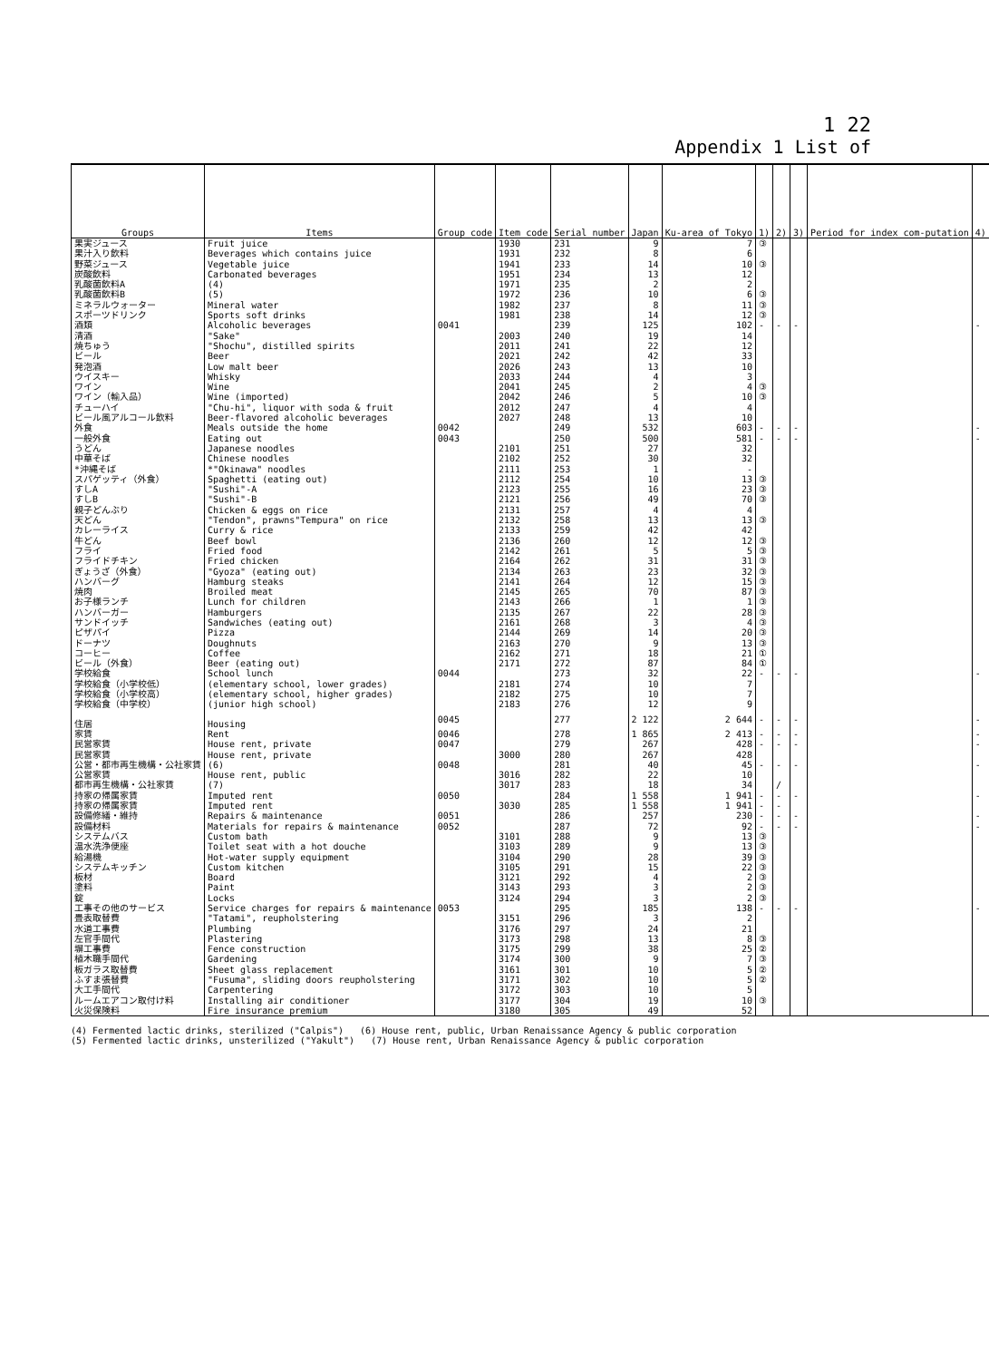1 22
Appendix 1 List of
| Groups | Items | Group code | Item code | Serial number | Japan | Ku-area of Tokyo | 1) | 2) | 3) | Period for index com-putation | 4) |
| --- | --- | --- | --- | --- | --- | --- | --- | --- | --- | --- | --- |
| 果実ジュース | Fruit juice | | 1930 | 231 | 9 | 7 | ③ | | | | |
| 果汁入り飲料 | Beverages which contains juice | | 1931 | 232 | 8 | 6 | | | | | |
| 野菜ジュース | Vegetable juice | | 1941 | 233 | 14 | 10 | ③ | | | | |
| 炭酸飲料 | Carbonated beverages | | 1951 | 234 | 13 | 12 | | | | | |
| 乳酸菌飲料A | (4) | | 1971 | 235 | 2 | 2 | | | | | |
| 乳酸菌飲料B | (5) | | 1972 | 236 | 10 | 6 | ③ | | | | |
| ミネラルウォーター | Mineral water | | 1982 | 237 | 8 | 11 | ③ | | | | |
| スポーツドリンク | Sports soft drinks | | 1981 | 238 | 14 | 12 | ③ | | | | |
| 酒類 | Alcoholic beverages | 0041 | | 239 | 125 | 102 | - | - | - | | - |
| 清酒 | "Sake" | | 2003 | 240 | 19 | 14 | | | | | |
| 焼ちゅう | "Shochu", distilled spirits | | 2011 | 241 | 22 | 12 | | | | | |
| ビール | Beer | | 2021 | 242 | 42 | 33 | | | | | |
| 発泡酒 | Low malt beer | | 2026 | 243 | 13 | 10 | | | | | |
| ウイスキー | Whisky | | 2033 | 244 | 4 | 3 | | | | | |
| ワイン | Wine | | 2041 | 245 | 2 | 4 | ③ | | | | |
| ワイン（輸入品） | Wine (imported) | | 2042 | 246 | 5 | 10 | ③ | | | | |
| チューハイ | "Chu-hi", liquor with soda & fruit | | 2012 | 247 | 4 | 4 | | | | | |
| ビール風アルコール飲料 | Beer-flavored alcoholic beverages | | 2027 | 248 | 13 | 10 | | | | | |
| 外食 | Meals outside the home | 0042 | | 249 | 532 | 603 | - | - | - | | - |
| 一般外食 | Eating out | 0043 | | 250 | 500 | 581 | - | - | - | | - |
| うどん | Japanese noodles | | 2101 | 251 | 27 | 32 | | | | | |
| 中華そば | Chinese noodles | | 2102 | 252 | 30 | 32 | | | | | |
| *沖縄そば | *"Okinawa" noodles | | 2111 | 253 | 1 | - | | | | | |
| スパゲッティ（外食） | Spaghetti (eating out) | | 2112 | 254 | 10 | 13 | ③ | | | | |
| すしA | "Sushi"-A | | 2123 | 255 | 16 | 23 | ③ | | | | |
| すしB | "Sushi"-B | | 2121 | 256 | 49 | 70 | ③ | | | | |
| 親子どんぶり | Chicken & eggs on rice | | 2131 | 257 | 4 | 4 | | | | | |
| 天どん | "Tendon", prawns"Tempura" on rice | | 2132 | 258 | 13 | 13 | ③ | | | | |
| カレーライス | Curry & rice | | 2133 | 259 | 42 | 42 | | | | | |
| 牛どん | Beef bowl | | 2136 | 260 | 12 | 12 | ③ | | | | |
| フライ | Fried food | | 2142 | 261 | 5 | 5 | ③ | | | | |
| フライドチキン | Fried chicken | | 2164 | 262 | 31 | 31 | ③ | | | | |
| ぎょうざ（外食） | "Gyoza" (eating out) | | 2134 | 263 | 23 | 32 | ③ | | | | |
| ハンバーグ | Hamburg steaks | | 2141 | 264 | 12 | 15 | ③ | | | | |
| 焼肉 | Broiled meat | | 2145 | 265 | 70 | 87 | ③ | | | | |
| お子様ランチ | Lunch for children | | 2143 | 266 | 1 | 1 | ③ | | | | |
| ハンバーガー | Hamburgers | | 2135 | 267 | 22 | 28 | ③ | | | | |
| サンドイッチ | Sandwiches (eating out) | | 2161 | 268 | 3 | 4 | ③ | | | | |
| ピザパイ | Pizza | | 2144 | 269 | 14 | 20 | ③ | | | | |
| ドーナツ | Doughnuts | | 2163 | 270 | 9 | 13 | ③ | | | | |
| コーヒー | Coffee | | 2162 | 271 | 18 | 21 | ① | | | | |
| ビール（外食） | Beer (eating out) | | 2171 | 272 | 87 | 84 | ① | | | | |
| 学校給食 | School lunch | 0044 | | 273 | 32 | 22 | - | - | - | | - |
| 学校給食（小学校低） | (elementary school, lower grades) | | 2181 | 274 | 10 | 7 | | | | | |
| 学校給食（小学校高） | (elementary school, higher grades) | | 2182 | 275 | 10 | 7 | | | | | |
| 学校給食（中学校） | (junior high school) | | 2183 | 276 | 12 | 9 | | | | | |
| 住居 | Housing | 0045 | | 277 | 2 122 | 2 644 | - | - | - | | - |
| 家賃 | Rent | 0046 | | 278 | 1 865 | 2 413 | - | - | - | | - |
| 民営家賃 | House rent, private | 0047 | | 279 | 267 | 428 | - | - | - | | - |
| 民営家賃 | House rent, private | | 3000 | 280 | 267 | 428 | | | | | |
| 公営・都市再生機構・公社家賃 | (6) | 0048 | | 281 | 40 | 45 | - | - | - | | - |
| 公営家賃 | House rent, public | | 3016 | 282 | 22 | 10 | | | | | |
| 都市再生機構・公社家賃 | (7) | | 3017 | 283 | 18 | 34 | | / | | | |
| 持家の帰属家賃 | Imputed rent | 0050 | | 284 | 1 558 | 1 941 | - | - | - | | - |
| 持家の帰属家賃 | Imputed rent | | 3030 | 285 | 1 558 | 1 941 | - | - | | | |
| 設備修繕・維持 | Repairs & maintenance | 0051 | | 286 | 257 | 230 | - | - | - | | - |
| 設備材料 | Materials for repairs & maintenance | 0052 | | 287 | 72 | 92 | - | - | - | | - |
| システムバス | Custom bath | | 3101 | 288 | 9 | 13 | ③ | | | | |
| 温水洗浄便座 | Toilet seat with a hot douche | | 3103 | 289 | 9 | 13 | ③ | | | | |
| 給湯機 | Hot-water supply equipment | | 3104 | 290 | 28 | 39 | ③ | | | | |
| システムキッチン | Custom kitchen | | 3105 | 291 | 15 | 22 | ③ | | | | |
| 板材 | Board | | 3121 | 292 | 4 | 2 | ③ | | | | |
| 塗料 | Paint | | 3143 | 293 | 3 | 2 | ③ | | | | |
| 錠 | Locks | | 3124 | 294 | 3 | 2 | ③ | | | | |
| 工事その他のサービス | Service charges for repairs & maintenance | 0053 | | 295 | 185 | 138 | - | - | - | | - |
| 畳表取替費 | "Tatami", reupholstering | | 3151 | 296 | 3 | 2 | | | | | |
| 水道工事費 | Plumbing | | 3176 | 297 | 24 | 21 | | | | | |
| 左官手間代 | Plastering | | 3173 | 298 | 13 | 8 | ③ | | | | |
| 塀工事費 | Fence construction | | 3175 | 299 | 38 | 25 | ② | | | | |
| 植木職手間代 | Gardening | | 3174 | 300 | 9 | 7 | ③ | | | | |
| 板ガラス取替費 | Sheet glass replacement | | 3161 | 301 | 10 | 5 | ② | | | | |
| ふすま張替費 | "Fusuma", sliding doors reupholstering | | 3171 | 302 | 10 | 5 | ② | | | | |
| 大工手間代 | Carpentering | | 3172 | 303 | 10 | 5 | | | | | |
| ルームエアコン取付け料 | Installing air conditioner | | 3177 | 304 | 19 | 10 | ③ | | | | |
| 火災保険料 | Fire insurance premium | | 3180 | 305 | 49 | 52 | | | | | |
(4) Fermented lactic drinks, sterilized ("Calpis") (6) House rent, public, Urban Renaissance Agency & public corporation
(5) Fermented lactic drinks, unsterilized ("Yakult") (7) House rent, Urban Renaissance Agency & public corporation